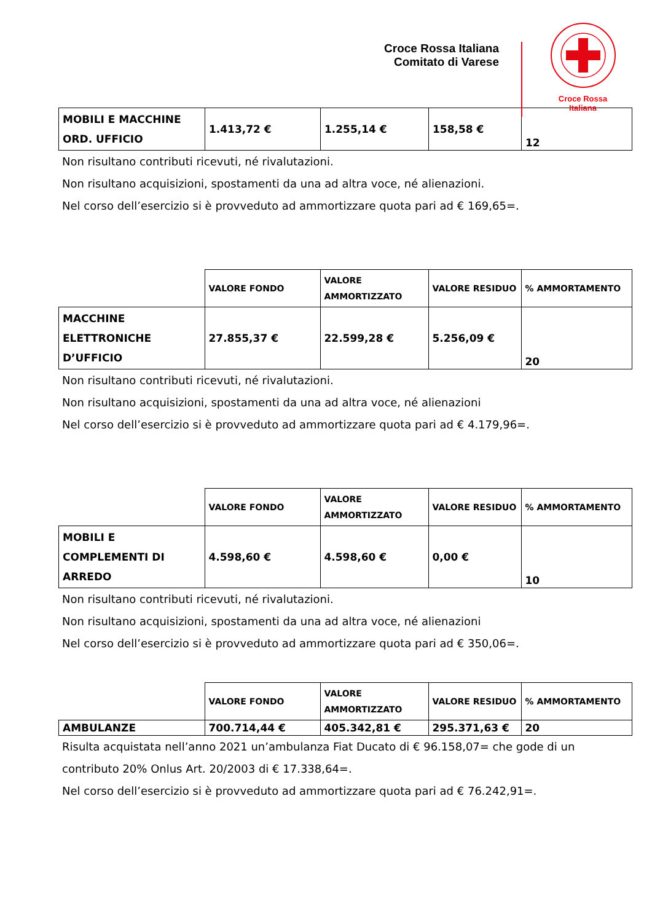Croce Rossa Italiana
Comitato di Varese
Croce Rossa Italiana
| MOBILI E MACCHINE ORD. UFFICIO | 1.413,72 € | 1.255,14 € | 158,58 € | 12 |
Non risultano contributi ricevuti, né rivalutazioni.
Non risultano acquisizioni, spostamenti da una ad altra voce, né alienazioni.
Nel corso dell’esercizio si è provveduto ad ammortizzare quota pari ad € 169,65=.
| | VALORE FONDO | VALORE AMMORTIZZATO | VALORE RESIDUO | % AMMORTAMENTO |
| MACCHINE ELETTRONICHE D’UFFICIO | 27.855,37 € | 22.599,28 € | 5.256,09 € | 20 |
Non risultano contributi ricevuti, né rivalutazioni.
Non risultano acquisizioni, spostamenti da una ad altra voce, né alienazioni
Nel corso dell’esercizio si è provveduto ad ammortizzare quota pari ad € 4.179,96=.
| | VALORE FONDO | VALORE AMMORTIZZATO | VALORE RESIDUO | % AMMORTAMENTO |
| MOBILI E COMPLEMENTI DI ARREDO | 4.598,60 € | 4.598,60 € | 0,00 € | 10 |
Non risultano contributi ricevuti, né rivalutazioni.
Non risultano acquisizioni, spostamenti da una ad altra voce, né alienazioni
Nel corso dell’esercizio si è provveduto ad ammortizzare quota pari ad € 350,06=.
| | VALORE FONDO | VALORE AMMORTIZZATO | VALORE RESIDUO | % AMMORTAMENTO |
| AMBULANZE | 700.714,44 € | 405.342,81 € | 295.371,63 € | 20 |
Risulta acquistata nell’anno 2021 un’ambulanza Fiat Ducato di € 96.158,07= che gode di un contributo 20% Onlus Art. 20/2003 di € 17.338,64=.
Nel corso dell’esercizio si è provveduto ad ammortizzare quota pari ad € 76.242,91=.